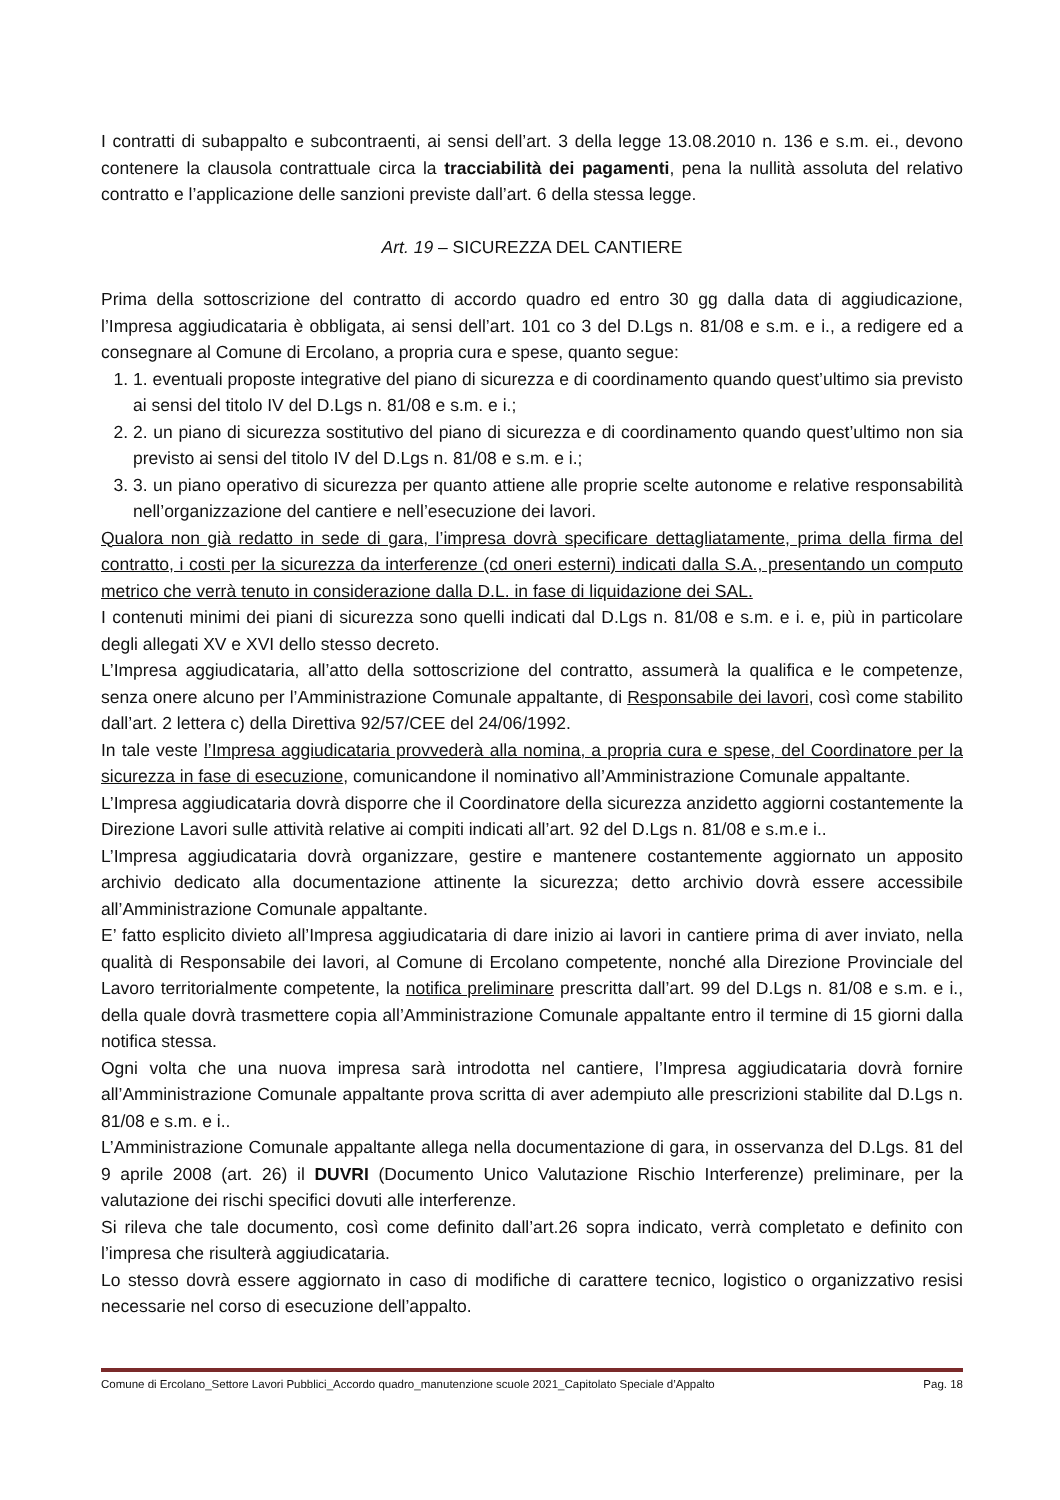I contratti di subappalto e subcontraenti, ai sensi dell’art. 3 della legge 13.08.2010 n. 136 e s.m. ei., devono contenere la clausola contrattuale circa la tracciabilità dei pagamenti, pena la nullità assoluta del relativo contratto e l’applicazione delle sanzioni previste dall’art. 6 della stessa legge.
Art. 19 – SICUREZZA DEL CANTIERE
Prima della sottoscrizione del contratto di accordo quadro ed entro 30 gg dalla data di aggiudicazione, l’Impresa aggiudicataria è obbligata, ai sensi dell’art. 101 co 3 del D.Lgs n. 81/08 e s.m. e i., a redigere ed a consegnare al Comune di Ercolano, a propria cura e spese, quanto segue:
1. 1. eventuali proposte integrative del piano di sicurezza e di coordinamento quando quest’ultimo sia previsto ai sensi del titolo IV del D.Lgs n. 81/08 e s.m. e i.;
2. 2. un piano di sicurezza sostitutivo del piano di sicurezza e di coordinamento quando quest’ultimo non sia previsto ai sensi del titolo IV del D.Lgs n. 81/08 e s.m. e i.;
3. 3. un piano operativo di sicurezza per quanto attiene alle proprie scelte autonome e relative responsabilità nell’organizzazione del cantiere e nell’esecuzione dei lavori.
Qualora non già redatto in sede di gara, l’impresa dovrà specificare dettagliatamente, prima della firma del contratto, i costi per la sicurezza da interferenze (cd oneri esterni) indicati dalla S.A., presentando un computo metrico che verrà tenuto in considerazione dalla D.L. in fase di liquidazione dei SAL.
I contenuti minimi dei piani di sicurezza sono quelli indicati dal D.Lgs n. 81/08 e s.m. e i. e, più in particolare degli allegati XV e XVI dello stesso decreto.
L’Impresa aggiudicataria, all’atto della sottoscrizione del contratto, assumerà la qualifica e le competenze, senza onere alcuno per l’Amministrazione Comunale appaltante, di Responsabile dei lavori, così come stabilito dall’art. 2 lettera c) della Direttiva 92/57/CEE del 24/06/1992.
In tale veste l’Impresa aggiudicataria provvederà alla nomina, a propria cura e spese, del Coordinatore per la sicurezza in fase di esecuzione, comunicandone il nominativo all’Amministrazione Comunale appaltante.
L’Impresa aggiudicataria dovrà disporre che il Coordinatore della sicurezza anzidetto aggiorni costantemente la Direzione Lavori sulle attività relative ai compiti indicati all’art. 92 del D.Lgs n. 81/08 e s.m.e i..
L’Impresa aggiudicataria dovrà organizzare, gestire e mantenere costantemente aggiornato un apposito archivio dedicato alla documentazione attinente la sicurezza; detto archivio dovrà essere accessibile all’Amministrazione Comunale appaltante.
E’ fatto esplicito divieto all’Impresa aggiudicataria di dare inizio ai lavori in cantiere prima di aver inviato, nella qualità di Responsabile dei lavori, al Comune di Ercolano competente, nonché alla Direzione Provinciale del Lavoro territorialmente competente, la notifica preliminare prescritta dall’art. 99 del D.Lgs n. 81/08 e s.m. e i., della quale dovrà trasmettere copia all’Amministrazione Comunale appaltante entro il termine di 15 giorni dalla notifica stessa.
Ogni volta che una nuova impresa sarà introdotta nel cantiere, l’Impresa aggiudicataria dovrà fornire all’Amministrazione Comunale appaltante prova scritta di aver adempiuto alle prescrizioni stabilite dal D.Lgs n. 81/08 e s.m. e i..
L’Amministrazione Comunale appaltante allega nella documentazione di gara, in osservanza del D.Lgs. 81 del 9 aprile 2008 (art. 26) il DUVRI (Documento Unico Valutazione Rischio Interferenze) preliminare, per la valutazione dei rischi specifici dovuti alle interferenze.
Si rileva che tale documento, così come definito dall’art.26 sopra indicato, verrà completato e definito con l’impresa che risulterà aggiudicataria.
Lo stesso dovrà essere aggiornato in caso di modifiche di carattere tecnico, logistico o organizzativo resisi necessarie nel corso di esecuzione dell’appalto.
Comune di Ercolano_Settore Lavori Pubblici_Accordo quadro_manutenzione scuole 2021_Capitolato Speciale d’Appalto Pag. 18